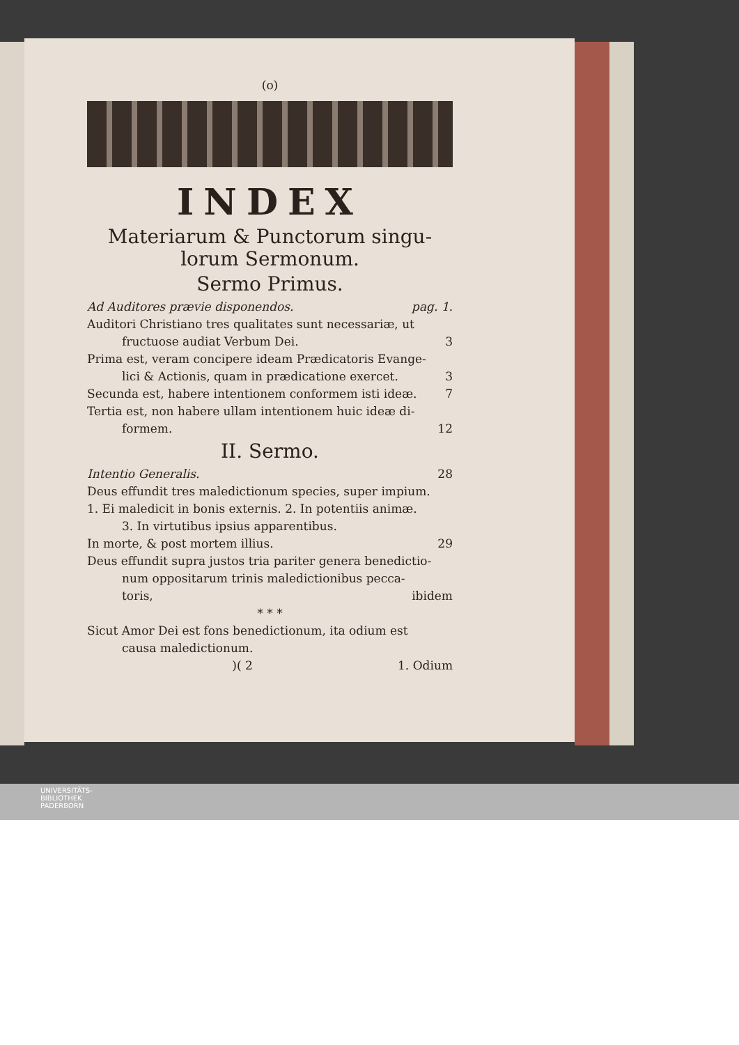(o)
INDEX
Materiarum & Punctorum singu-
lorum Sermonum.
Sermo Primus.
Ad Auditores prævie disponendos. pag. 1.
Auditori Christiano tres qualitates sunt necessariæ, ut
fructuose audiat Verbum Dei. 3
Prima est, veram concipere ideam Prædicatoris Evange-
lici & Actionis, quam in prædicatione exercet. 3
Secunda est, habere intentionem conformem isti ideæ. 7
Tertia est, non habere ullam intentionem huic ideæ di-
formem. 12
II. Sermo.
Intentio Generalis. 28
Deus effundit tres maledictionum species, super impium.
1. Ei maledicit in bonis externis. 2. In potentiis animæ.
3. In virtutibus ipsius apparentibus.
In morte, & post mortem illius. 29
Deus effundit supra justos tria pariter genera benedictio-
num oppositarum trinis maledictionibus pecca-
toris, ibidem
* * *
Sicut Amor Dei est fons benedictionum, ita odium est
causa maledictionum.
)( 2 1. Odium
UNIVERSITÄTS-
BIBLIOTHEK
PADERBORN